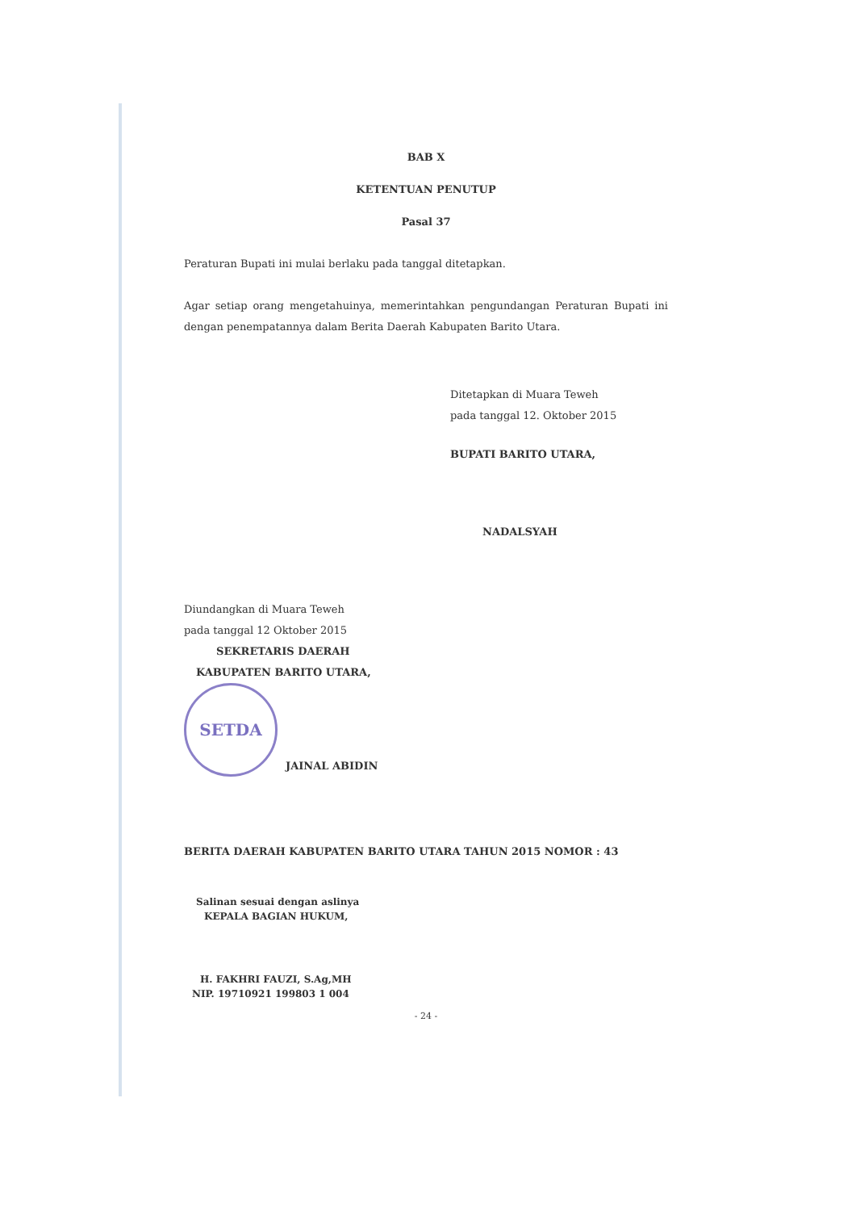BAB X
KETENTUAN PENUTUP
Pasal 37
Peraturan Bupati ini mulai berlaku pada tanggal ditetapkan.
Agar setiap orang mengetahuinya, memerintahkan pengundangan Peraturan Bupati ini dengan penempatannya dalam Berita Daerah Kabupaten Barito Utara.
Ditetapkan di Muara Teweh
pada tanggal 12. Oktober 2015
BUPATI BARITO UTARA,
NADALSYAH
Diundangkan di Muara Teweh
pada tanggal 12 Oktober 2015
SEKRETARIS DAERAH
KABUPATEN BARITO UTARA,
SETDA
JAINAL ABIDIN
BERITA DAERAH KABUPATEN BARITO UTARA TAHUN 2015 NOMOR : 43
Salinan sesuai dengan aslinya
KEPALA BAGIAN HUKUM,
H. FAKHRI FAUZI, S.Ag,MH
NIP. 19710921 199803 1 004
- 24 -